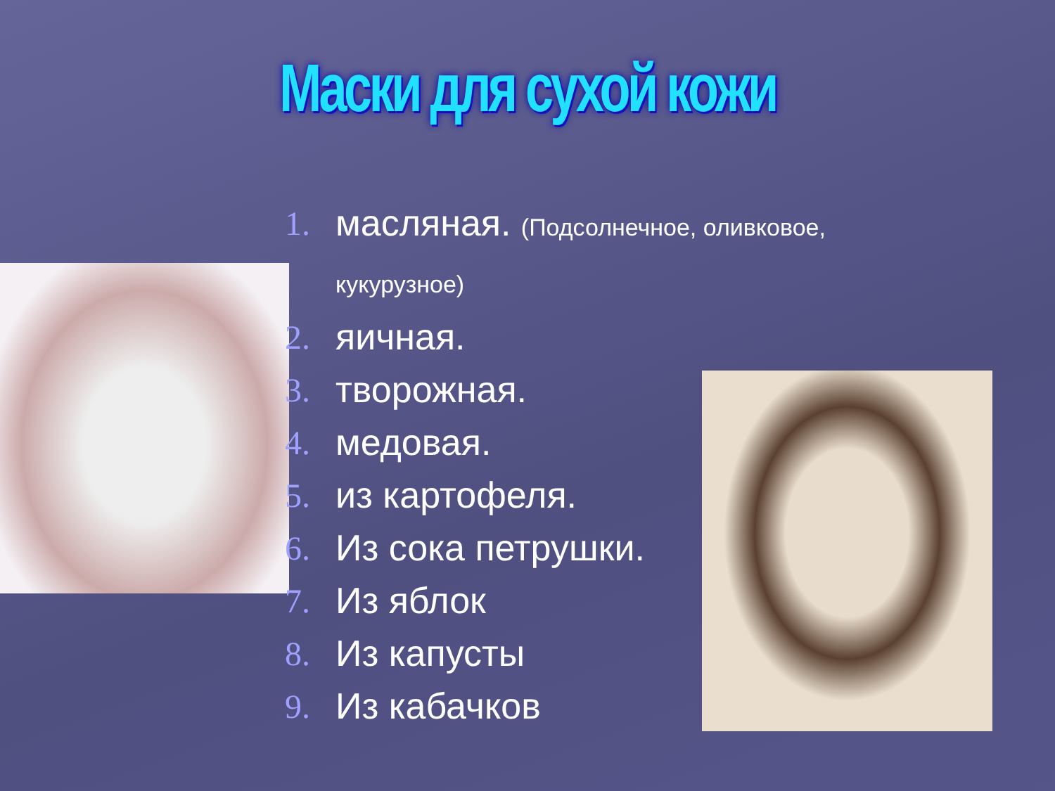Маски для сухой кожи
1. масляная. (Подсолнечное, оливковое, кукурузное)
2. яичная.
3. творожная.
4. медовая.
5. из картофеля.
6. Из сока петрушки.
7. Из яблок
8. Из капусты
9. Из кабачков